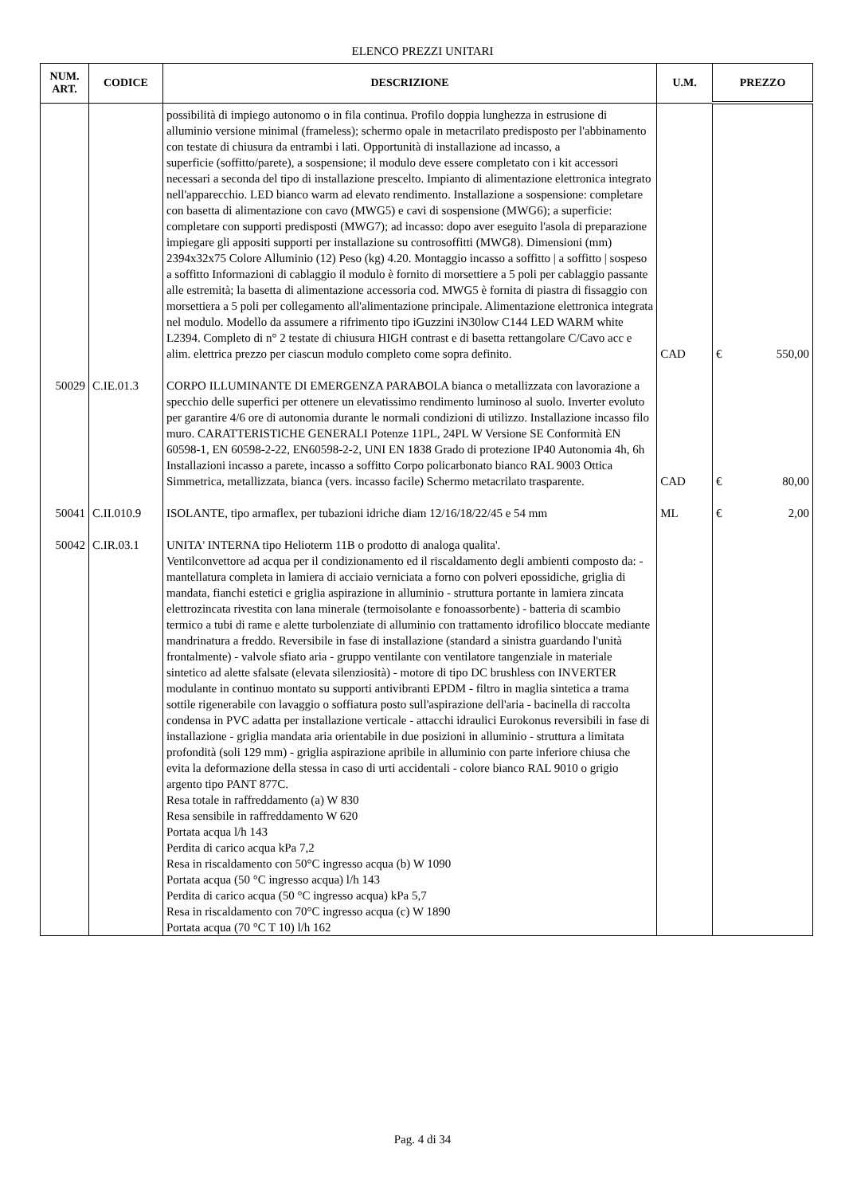ELENCO PREZZI UNITARI
| NUM. ART. | CODICE | DESCRIZIONE | U.M. | PREZZO |
| --- | --- | --- | --- | --- |
| | | possibilità di impiego autonomo o in fila continua. Profilo doppia lunghezza in estrusione di alluminio versione minimal (frameless); schermo opale in metacrilato predisposto per l'abbinamento con testate di chiusura da entrambi i lati. Opportunità di installazione ad incasso, a superficie (soffitto/parete), a sospensione; il modulo deve essere completato con i kit accessori necessari a seconda del tipo di installazione prescelto. Impianto di alimentazione elettronica integrato nell'apparecchio. LED bianco warm ad elevato rendimento. Installazione a sospensione: completare con basetta di alimentazione con cavo (MWG5) e cavi di sospensione (MWG6); a superficie: completare con supporti predisposti (MWG7); ad incasso: dopo aver eseguito l'asola di preparazione impiegare gli appositi supporti per installazione su controsoffitti (MWG8). Dimensioni (mm) 2394x32x75 Colore Alluminio (12) Peso (kg) 4.20. Montaggio incasso a soffitto / a soffitto / sospeso a soffitto Informazioni di cablaggio il modulo è fornito di morsettiere a 5 poli per cablaggio passante alle estremità; la basetta di alimentazione accessoria cod. MWG5 è fornita di piastra di fissaggio con morsettiera a 5 poli per collegamento all'alimentazione principale. Alimentazione elettronica integrata nel modulo. Modello da assumere a rifrimento tipo iGuzzini iN30low C144 LED WARM white L2394. Completo di n° 2 testate di chiusura HIGH contrast e di basetta rettangolare C/Cavo acc e alim. elettrica prezzo per ciascun modulo completo come sopra definito. | CAD | € 550,00 |
| 50029 | C.IE.01.3 | CORPO ILLUMINANTE DI EMERGENZA PARABOLA bianca o metallizzata con lavorazione a specchio delle superfici per ottenere un elevatissimo rendimento luminoso al suolo. Inverter evoluto per garantire 4/6 ore di autonomia durante le normali condizioni di utilizzo. Installazione incasso filo muro. CARATTERISTICHE GENERALI Potenze 11PL, 24PL W Versione SE Conformità EN 60598-1, EN 60598-2-22, EN60598-2-2, UNI EN 1838 Grado di protezione IP40 Autonomia 4h, 6h Installazioni incasso a parete, incasso a soffitto Corpo policarbonato bianco RAL 9003 Ottica Simmetrica, metallizzata, bianca (vers. incasso facile) Schermo metacrilato trasparente. | CAD | € 80,00 |
| 50041 | C.II.010.9 | ISOLANTE, tipo armaflex, per tubazioni idriche diam 12/16/18/22/45 e 54 mm | ML | € 2,00 |
| 50042 | C.IR.03.1 | UNITA' INTERNA tipo Helioterm 11B o prodotto di analoga qualita'. Ventilconvettore ad acqua per il condizionamento ed il riscaldamento degli ambienti composto da: - mantellatura completa in lamiera di acciaio verniciata a forno con polveri epossidiche, griglia di mandata, fianchi estetici e griglia aspirazione in alluminio - struttura portante in lamiera zincata elettrozincata rivestita con lana minerale (termoisolante e fonoassorbente) - batteria di scambio termico a tubi di rame e alette turbolenziate di alluminio con trattamento idrofilico bloccate mediante mandrinatura a freddo. Reversibile in fase di installazione (standard a sinistra guardando l'unità frontalmente) - valvole sfiato aria - gruppo ventilante con ventilatore tangenziale in materiale sintetico ad alette sfalsate (elevata silenziosità) - motore di tipo DC brushless con INVERTER modulante in continuo montato su supporti antivibranti EPDM - filtro in maglia sintetica a trama sottile rigenerabile con lavaggio o soffiatura posto sull'aspirazione dell'aria - bacinella di raccolta condensa in PVC adatta per installazione verticale - attacchi idraulici Eurokonus reversibili in fase di installazione - griglia mandata aria orientabile in due posizioni in alluminio - struttura a limitata profondità (soli 129 mm) - griglia aspirazione apribile in alluminio con parte inferiore chiusa che evita la deformazione della stessa in caso di urti accidentali - colore bianco RAL 9010 o grigio argento tipo PANT 877C. Resa totale in raffreddamento (a) W 830 Resa sensibile in raffreddamento W 620 Portata acqua l/h 143 Perdita di carico acqua kPa 7,2 Resa in riscaldamento con 50°C ingresso acqua (b) W 1090 Portata acqua (50 °C ingresso acqua) l/h 143 Perdita di carico acqua (50 °C ingresso acqua) kPa 5,7 Resa in riscaldamento con 70°C ingresso acqua (c) W 1890 Portata acqua (70 °C T 10) l/h 162 | | |
Pag. 4 di 34